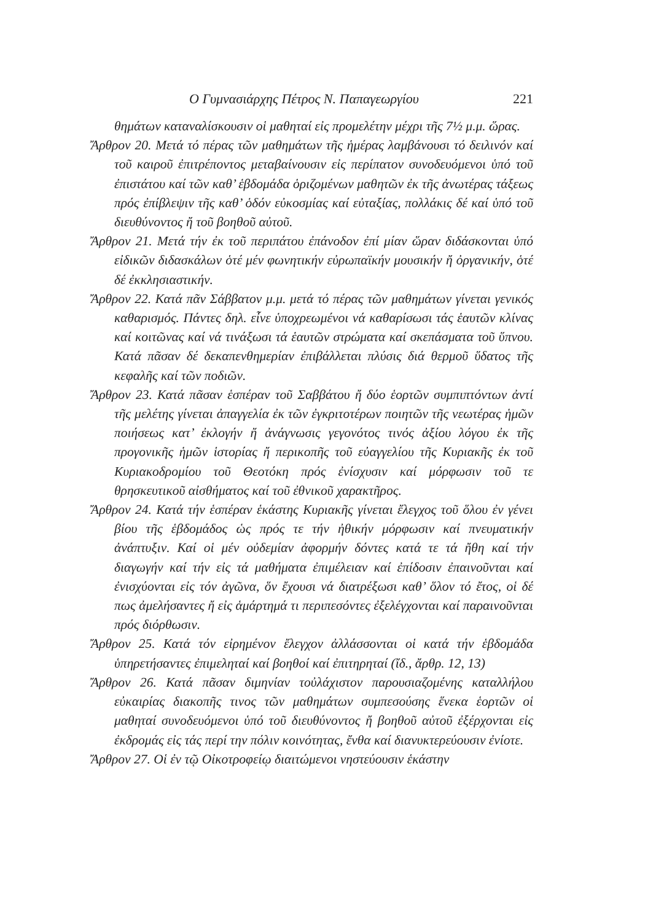Ο Γυμνασιάρχης Πέτρος Ν. Παπαγεωργίου 221
θημάτων καταναλίσκουσιν οἱ μαθηταί εἰς προμελέτην μέχρι τῆς 7½ μ.μ. ὥρας.
Ἄρθρον 20. Μετά τό πέρας τῶν μαθημάτων τῆς ἡμέρας λαμβάνουσι τό δειλινόν καί τοῦ καιροῦ ἐπιτρέποντος μεταβαίνουσιν εἰς περίπατον συνοδευόμενοι ὑπό τοῦ ἐπιστάτου καί τῶν καθ’ ἑβδομάδα ὁριζομένων μαθητῶν ἐκ τῆς ἀνωτέρας τάξεως πρός ἐπίβλεψιν τῆς καθ’ ὁδόν εὐκοσμίας καί εὐταξίας, πολλάκις δέ καί ὑπό τοῦ διευθύνοντος ἤ τοῦ βοηθοῦ αὐτοῦ.
Ἄρθρον 21. Μετά τήν ἐκ τοῦ περιπάτου ἐπάνοδον ἐπί μίαν ὥραν διδάσκονται ὑπό εἰδικῶν διδασκάλων ὁτέ μέν φωνητικήν εὐρωπαϊκήν μουσικήν ἤ ὀργανικήν, ὁτέ δέ ἐκκλησιαστικήν.
Ἄρθρον 22. Κατά πᾶν Σάββατον μ.μ. μετά τό πέρας τῶν μαθημάτων γίνεται γενικός καθαρισμός. Πάντες δηλ. εἶνε ὑποχρεωμένοι νά καθαρίσωσι τάς ἑαυτῶν κλίνας καί κοιτῶνας καί νά τινάξωσι τά ἑαυτῶν στρώματα καί σκεπάσματα τοῦ ὕπνου. Κατά πᾶσαν δέ δεκαπενθημερίαν ἐπιβάλλεται πλύσις διά θερμοῦ ὕδατος τῆς κεφαλῆς καί τῶν ποδιῶν.
Ἄρθρον 23. Κατά πᾶσαν ἑσπέραν τοῦ Σαββάτου ἤ δύο ἑορτῶν συμπιπτόντων ἀντί τῆς μελέτης γίνεται ἀπαγγελία ἐκ τῶν ἐγκριτοτέρων ποιητῶν τῆς νεωτέρας ἡμῶν ποιήσεως κατ’ ἐκλογήν ἤ ἀνάγνωσις γεγονότος τινός ἀξίου λόγου ἐκ τῆς προγονικῆς ἡμῶν ἱστορίας ἤ περικοπῆς τοῦ εὐαγγελίου τῆς Κυριακῆς ἐκ τοῦ Κυριακοδρομίου τοῦ Θεοτόκη πρός ἐνίσχυσιν καί μόρφωσιν τοῦ τε θρησκευτικοῦ αἰσθήματος καί τοῦ ἐθνικοῦ χαρακτῆρος.
Ἄρθρον 24. Κατά τήν ἑσπέραν ἑκάστης Κυριακῆς γίνεται ἔλεγχος τοῦ ὅλου ἐν γένει βίου τῆς ἑβδομάδος ὡς πρός τε τήν ἠθικήν μόρφωσιν καί πνευματικήν ἀνάπτυξιν. Καί οἱ μέν οὐδεμίαν ἀφορμήν δόντες κατά τε τά ἤθη καί τήν διαγωγήν καί τήν εἰς τά μαθήματα ἐπιμέλειαν καί ἐπίδοσιν ἐπαινοῦνται καί ἐνισχύονται εἰς τόν ἀγῶνα, ὅν ἔχουσι νά διατρέξωσι καθ’ ὅλον τό ἔτος, οἱ δέ πως ἀμελήσαντες ἤ εἰς ἁμάρτημά τι περιπεσόντες ἐξελέγχονται καί παραινοῦνται πρός διόρθωσιν.
Ἄρθρον 25. Κατά τόν εἰρημένον ἔλεγχον ἀλλάσσονται οἱ κατά τήν ἑβδομάδα ὑπηρετήσαντες ἐπιμεληταί καί βοηθοί καί ἐπιτηρηταί (ἴδ., ἄρθρ. 12, 13)
Ἄρθρον 26. Κατά πᾶσαν διμηνίαν τοὐλάχιστον παρουσιαζομένης καταλλήλου εὐκαιρίας διακοπῆς τινος τῶν μαθημάτων συμπεσούσης ἕνεκα ἑορτῶν οἱ μαθηταί συνοδευόμενοι ὑπό τοῦ διευθύνοντος ἤ βοηθοῦ αὐτοῦ ἐξέρχονται εἰς ἐκδρομάς εἰς τάς περί την πόλιν κοινότητας, ἔνθα καί διανυκτερεύουσιν ἐνίοτε.
Ἄρθρον 27. Οἱ ἐν τῷ Οἰκοτροφείῳ διαιτώμενοι νηστεύουσιν ἑκάστην